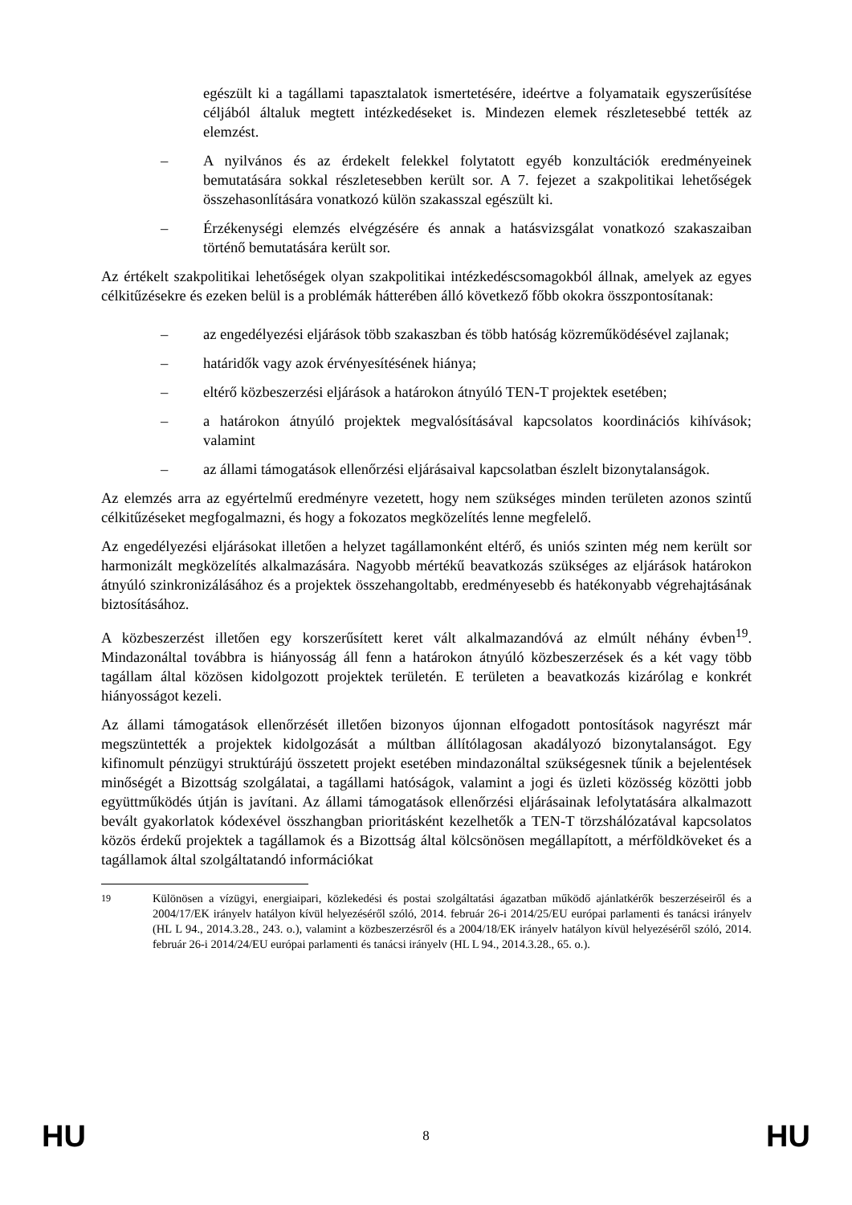egészült ki a tagállami tapasztalatok ismertetésére, ideértve a folyamataik egyszerűsítése céljából általuk megtett intézkedéseket is. Mindezen elemek részletesebbé tették az elemzést.
– A nyilvános és az érdekelt felekkel folytatott egyéb konzultációk eredményeinek bemutatására sokkal részletesebben került sor. A 7. fejezet a szakpolitikai lehetőségek összehasonlítására vonatkozó külön szakasszal egészült ki.
– Érzékenységi elemzés elvégzésére és annak a hatásvizsgálat vonatkozó szakaszaiban történő bemutatására került sor.
Az értékelt szakpolitikai lehetőségek olyan szakpolitikai intézkedéscsomagokból állnak, amelyek az egyes célkitűzésekre és ezeken belül is a problémák hátterében álló következő főbb okokra összpontosítanak:
– az engedélyezési eljárások több szakaszban és több hatóság közreműködésével zajlanak;
– határidők vagy azok érvényesítésének hiánya;
– eltérő közbeszerzési eljárások a határokon átnyúló TEN-T projektek esetében;
– a határokon átnyúló projektek megvalósításával kapcsolatos koordinációs kihívások; valamint
– az állami támogatások ellenőrzési eljárásaival kapcsolatban észlelt bizonytalanságok.
Az elemzés arra az egyértelmű eredményre vezetett, hogy nem szükséges minden területen azonos szintű célkitűzéseket megfogalmazni, és hogy a fokozatos megközelítés lenne megfelelő.
Az engedélyezési eljárásokat illetően a helyzet tagállamonként eltérő, és uniós szinten még nem került sor harmonizált megközelítés alkalmazására. Nagyobb mértékű beavatkozás szükséges az eljárások határokon átnyúló szinkronizálásához és a projektek összehangoltabb, eredményesebb és hatékonyabb végrehajtásának biztosításához.
A közbeszerzést illetően egy korszerűsített keret vált alkalmazandóvá az elmúlt néhány évben<sup>19</sup>. Mindazonáltal továbbra is hiányosság áll fenn a határokon átnyúló közbeszerzések és a két vagy több tagállam által közösen kidolgozott projektek területén. E területen a beavatkozás kizárólag e konkrét hiányosságot kezeli.
Az állami támogatások ellenőrzését illetően bizonyos újonnan elfogadott pontosítások nagyrészt már megszüntették a projektek kidolgozását a múltban állítólagosan akadályozó bizonytalanságot. Egy kifinomult pénzügyi struktúrájú összetett projekt esetében mindazonáltal szükségesnek tűnik a bejelentések minőségét a Bizottság szolgálatai, a tagállami hatóságok, valamint a jogi és üzleti közösség közötti jobb együttműködés útján is javítani. Az állami támogatások ellenőrzési eljárásainak lefolytatására alkalmazott bevált gyakorlatok kódexével összhangban prioritásként kezelhetők a TEN-T törzshálózatával kapcsolatos közös érdekű projektek a tagállamok és a Bizottság által kölcsönösen megállapított, a mérföldköveket és a tagállamok által szolgáltatandó információkat
<sup>19</sup> Különösen a vízügyi, energiaipari, közlekedési és postai szolgáltatási ágazatban működő ajánlatkérők beszerzéseiről és a 2004/17/EK irányelv hatályon kívül helyezéséről szóló, 2014. február 26-i 2014/25/EU európai parlamenti és tanácsi irányelv (HL L 94., 2014.3.28., 243. o.), valamint a közbeszerzésről és a 2004/18/EK irányelv hatályon kívül helyezéséről szóló, 2014. február 26-i 2014/24/EU európai parlamenti és tanácsi irányelv (HL L 94., 2014.3.28., 65. o.).
HU 8 HU